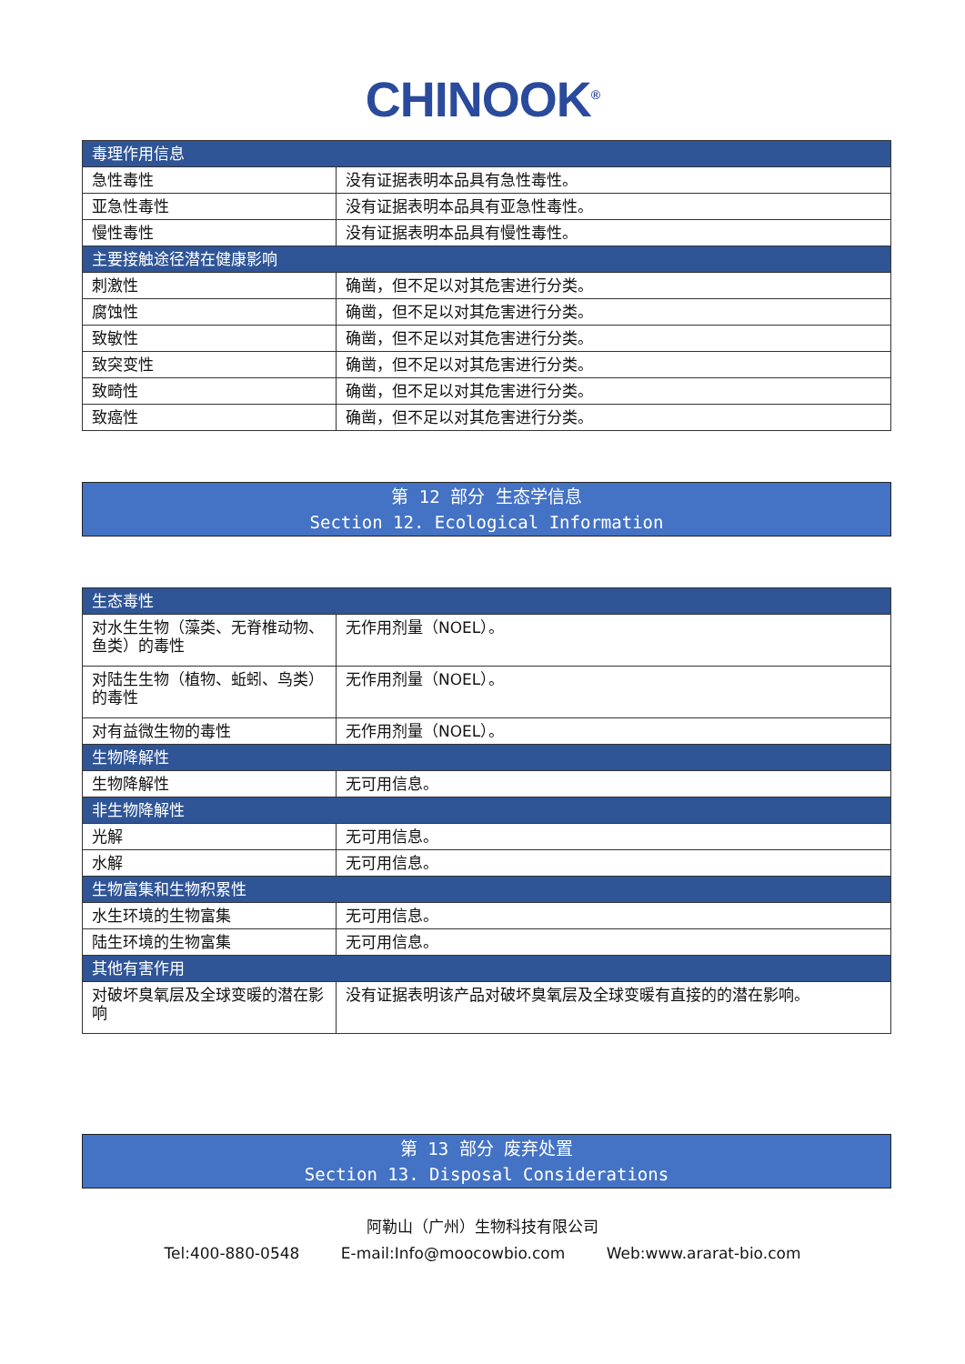CHINOOK<sup>®</sup>
| 毒理作用信息 | |
| 急性毒性 | 没有证据表明本品具有急性毒性。 |
| 亚急性毒性 | 没有证据表明本品具有亚急性毒性。 |
| 慢性毒性 | 没有证据表明本品具有慢性毒性。 |
| 主要接触途径潜在健康影响 | |
| 刺激性 | 确凿，但不足以对其危害进行分类。 |
| 腐蚀性 | 确凿，但不足以对其危害进行分类。 |
| 致敏性 | 确凿，但不足以对其危害进行分类。 |
| 致突变性 | 确凿，但不足以对其危害进行分类。 |
| 致畸性 | 确凿，但不足以对其危害进行分类。 |
| 致癌性 | 确凿，但不足以对其危害进行分类。 |
第 12 部分 生态学信息
Section 12. Ecological Information
| 生态毒性 | |
| 对水生生物（藻类、无脊椎动物、鱼类）的毒性 | 无作用剂量（NOEL）。 |
| 对陆生生物（植物、蚯蚓、鸟类）的毒性 | 无作用剂量（NOEL）。 |
| 对有益微生物的毒性 | 无作用剂量（NOEL）。 |
| 生物降解性 | |
| 生物降解性 | 无可用信息。 |
| 非生物降解性 | |
| 光解 | 无可用信息。 |
| 水解 | 无可用信息。 |
| 生物富集和生物积累性 | |
| 水生环境的生物富集 | 无可用信息。 |
| 陆生环境的生物富集 | 无可用信息。 |
| 其他有害作用 | |
| 对破坏臭氧层及全球变暖的潜在影响 | 没有证据表明该产品对破坏臭氧层及全球变暖有直接的的潜在影响。 |
第 13 部分 废弃处置
Section 13. Disposal Considerations
阿勒山（广州）生物科技有限公司
Tel:400-880-0548 E-mail:Info@moocowbio.com Web:www.ararat-bio.com